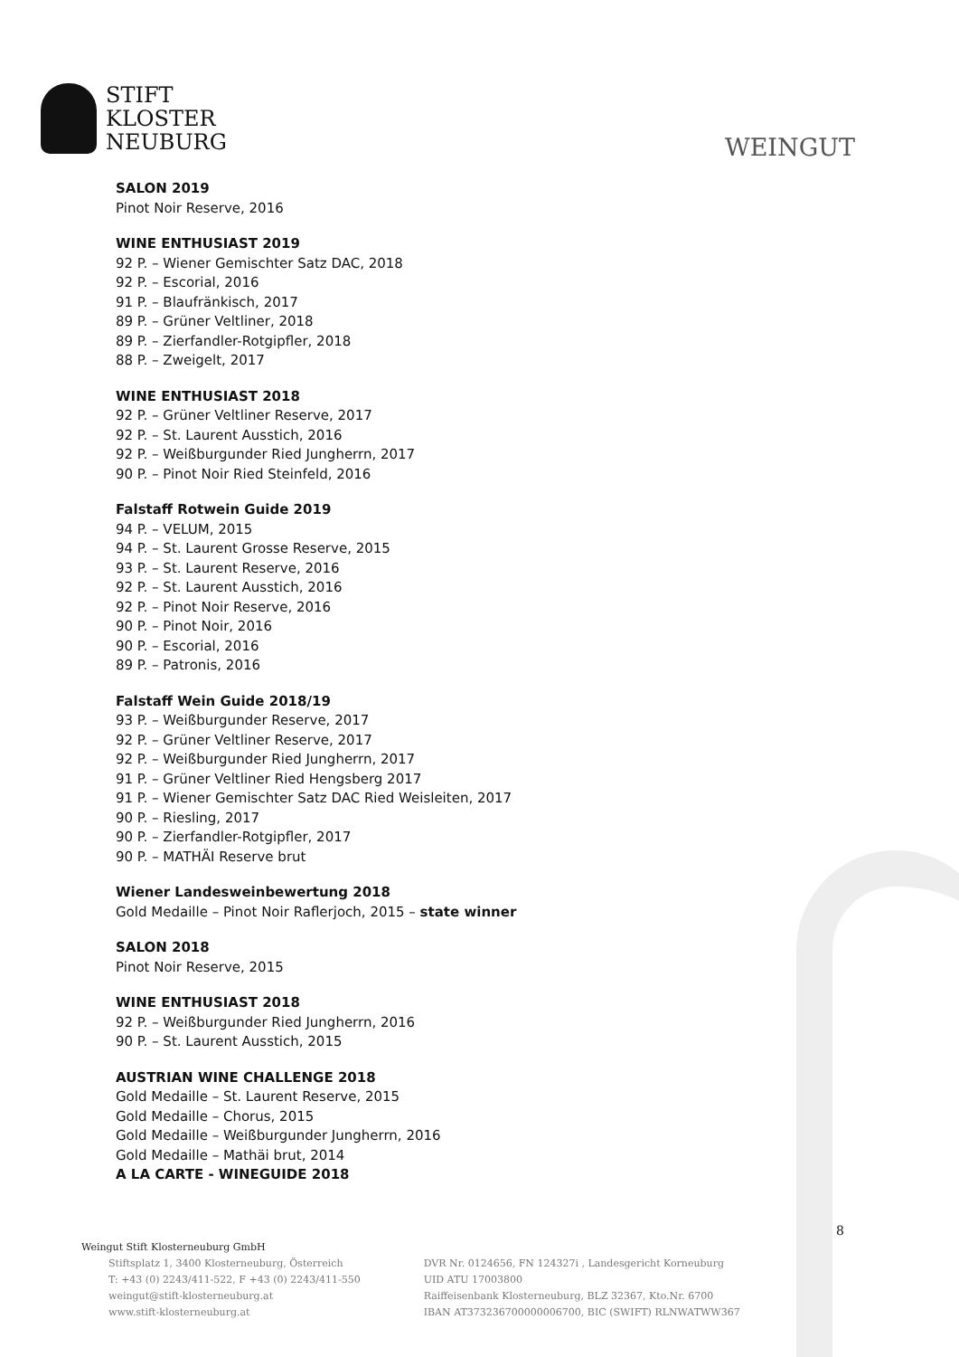STIFT
KLOSTER
NEUBURG
WEINGUT
SALON 2019
Pinot Noir Reserve, 2016
WINE ENTHUSIAST 2019
92 P. – Wiener Gemischter Satz DAC, 2018
92 P. – Escorial, 2016
91 P. – Blaufränkisch, 2017
89 P. – Grüner Veltliner, 2018
89 P. – Zierfandler-Rotgipfler, 2018
88 P. – Zweigelt, 2017
WINE ENTHUSIAST 2018
92 P. – Grüner Veltliner Reserve, 2017
92 P. – St. Laurent Ausstich, 2016
92 P. – Weißburgunder Ried Jungherrn, 2017
90 P. – Pinot Noir Ried Steinfeld, 2016
Falstaff Rotwein Guide 2019
94 P. – VELUM, 2015
94 P. – St. Laurent Grosse Reserve, 2015
93 P. – St. Laurent Reserve, 2016
92 P. – St. Laurent Ausstich, 2016
92 P. – Pinot Noir Reserve, 2016
90 P. – Pinot Noir, 2016
90 P. – Escorial, 2016
89 P. – Patronis, 2016
Falstaff Wein Guide 2018/19
93 P. – Weißburgunder Reserve, 2017
92 P. – Grüner Veltliner Reserve, 2017
92 P. – Weißburgunder Ried Jungherrn, 2017
91 P. – Grüner Veltliner Ried Hengsberg 2017
91 P. – Wiener Gemischter Satz DAC Ried Weisleiten, 2017
90 P. – Riesling, 2017
90 P. – Zierfandler-Rotgipfler, 2017
90 P. – MATHÄI Reserve brut
Wiener Landesweinbewertung 2018
Gold Medaille – Pinot Noir Raflerjoch, 2015 – state winner
SALON 2018
Pinot Noir Reserve, 2015
WINE ENTHUSIAST 2018
92 P. – Weißburgunder Ried Jungherrn, 2016
90 P. – St. Laurent Ausstich, 2015
AUSTRIAN WINE CHALLENGE 2018
Gold Medaille – St. Laurent Reserve, 2015
Gold Medaille – Chorus, 2015
Gold Medaille – Weißburgunder Jungherrn, 2016
Gold Medaille – Mathäi brut, 2014
A LA CARTE - WINEGUIDE 2018
8
Weingut Stift Klosterneuburg GmbH
Stiftsplatz 1, 3400 Klosterneuburg, Österreich
T: +43 (0) 2243/411-522, F +43 (0) 2243/411-550
weingut@stift-klosterneuburg.at
www.stift-klosterneuburg.at
DVR Nr. 0124656, FN 124327i , Landesgericht Korneuburg
UID ATU 17003800
Raiffeisenbank Klosterneuburg, BLZ 32367, Kto.Nr. 6700
IBAN AT373236700000006700, BIC (SWIFT) RLNWATWW367